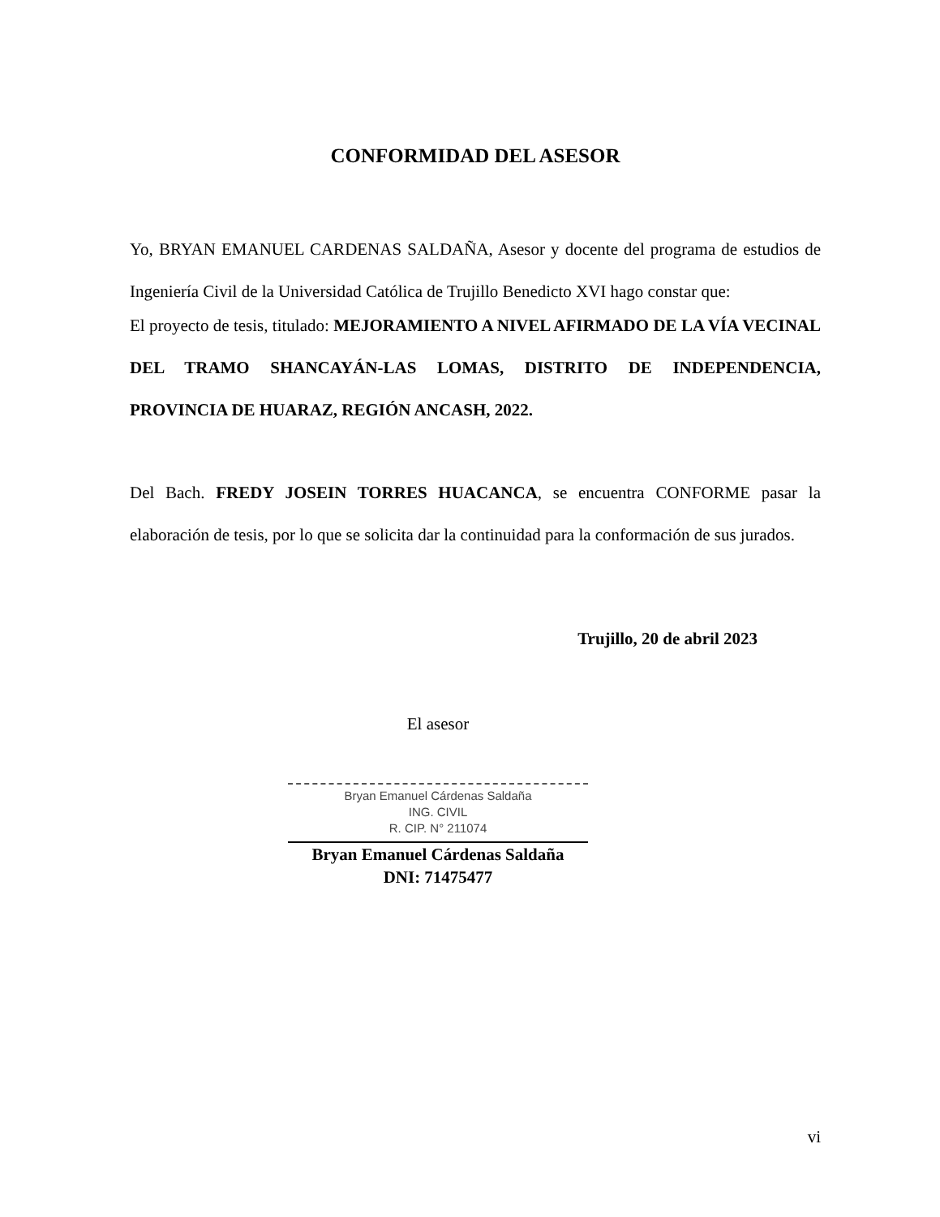CONFORMIDAD DEL ASESOR
Yo, BRYAN EMANUEL CARDENAS SALDAÑA, Asesor y docente del programa de estudios de Ingeniería Civil de la Universidad Católica de Trujillo Benedicto XVI hago constar que:
El proyecto de tesis, titulado: MEJORAMIENTO A NIVEL AFIRMADO DE LA VÍA VECINAL DEL TRAMO SHANCAYÁN-LAS LOMAS, DISTRITO DE INDEPENDENCIA, PROVINCIA DE HUARAZ, REGIÓN ANCASH, 2022.
Del Bach. FREDY JOSEIN TORRES HUACANCA, se encuentra CONFORME pasar la elaboración de tesis, por lo que se solicita dar la continuidad para la conformación de sus jurados.
Trujillo, 20 de abril 2023
El asesor
Bryan Emanuel Cárdenas Saldaña
ING. CIVIL
R. CIP. N° 211074
Bryan Emanuel Cárdenas Saldaña
DNI: 71475477
vi